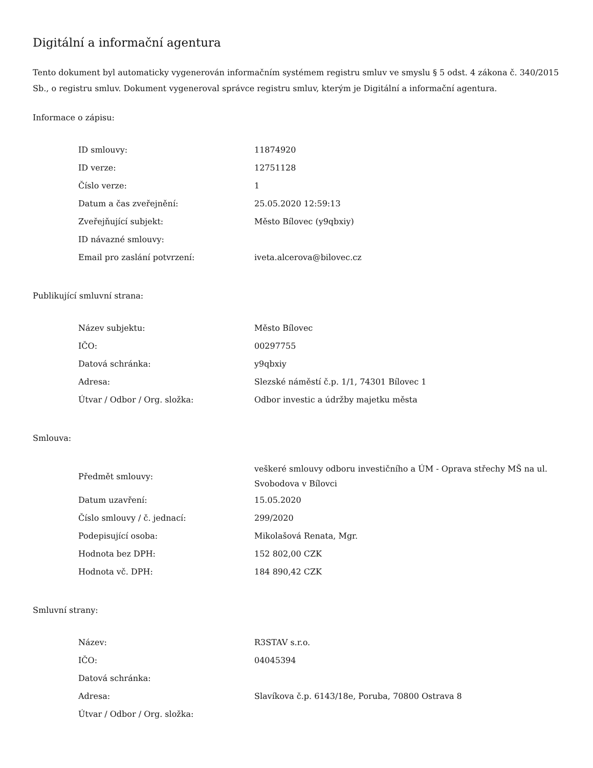Digitální a informační agentura
Tento dokument byl automaticky vygenerován informačním systémem registru smluv ve smyslu § 5 odst. 4 zákona č. 340/2015 Sb., o registru smluv. Dokument vygeneroval správce registru smluv, kterým je Digitální a informační agentura.
Informace o zápisu:
| ID smlouvy: | 11874920 |
| ID verze: | 12751128 |
| Číslo verze: | 1 |
| Datum a čas zveřejnění: | 25.05.2020 12:59:13 |
| Zveřejňující subjekt: | Město Bílovec (y9qbxiy) |
| ID návazné smlouvy: | |
| Email pro zaslání potvrzení: | iveta.alcerova@bilovec.cz |
Publikující smluvní strana:
| Název subjektu: | Město Bílovec |
| IČO: | 00297755 |
| Datová schránka: | y9qbxiy |
| Adresa: | Slezské náměstí č.p. 1/1, 74301 Bílovec 1 |
| Útvar / Odbor / Org. složka: | Odbor investic a údržby majetku města |
Smlouva:
| Předmět smlouvy: | veškeré smlouvy odboru investičního a ÚM - Oprava střechy MŠ na ul. Svobodova v Bílovci |
| Datum uzavření: | 15.05.2020 |
| Číslo smlouvy / č. jednací: | 299/2020 |
| Podepisující osoba: | Mikolašová Renata, Mgr. |
| Hodnota bez DPH: | 152 802,00 CZK |
| Hodnota vč. DPH: | 184 890,42 CZK |
Smluvní strany:
| Název: | R3STAV s.r.o. |
| IČO: | 04045394 |
| Datová schránka: | |
| Adresa: | Slavíkova č.p. 6143/18e, Poruba, 70800 Ostrava 8 |
| Útvar / Odbor / Org. složka: | |